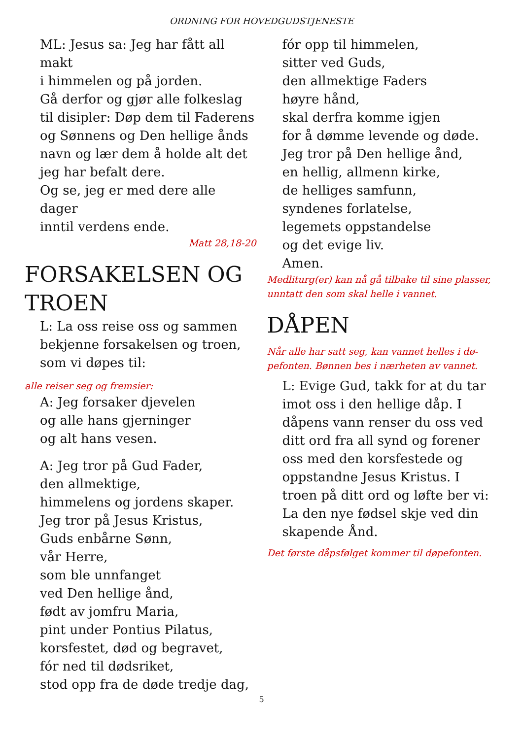ORDNING FOR HOVEDGUDSTJENESTE
ML: Jesus sa: Jeg har fått all makt
i himmelen og på jorden.
Gå derfor og gjør alle folkeslag
til disipler: Døp dem til Faderens
og Sønnens og Den hellige ånds
navn og lær dem å holde alt det
jeg har befalt dere.
Og se, jeg er med dere alle dager
inntil verdens ende.
Matt 28,18-20
FORSAKELSEN OG TROEN
L: La oss reise oss og sammen
bekjenne forsakelsen og troen,
som vi døpes til:
alle reiser seg og fremsier:
A: Jeg forsaker djevelen
og alle hans gjerninger
og alt hans vesen.
A: Jeg tror på Gud Fader,
den allmektige,
himmelens og jordens skaper.
Jeg tror på Jesus Kristus,
Guds enbårne Sønn,
vår Herre,
som ble unnfanget
ved Den hellige ånd,
født av jomfru Maria,
pint under Pontius Pilatus,
korsfestet, død og begravet,
fór ned til dødsriket,
stod opp fra de døde tredje dag,
fór opp til himmelen,
sitter ved Guds,
den allmektige Faders
høyre hånd,
skal derfra komme igjen
for å dømme levende og døde.
Jeg tror på Den hellige ånd,
en hellig, allmenn kirke,
de helliges samfunn,
syndenes forlatelse,
legemets oppstandelse
og det evige liv.
Amen.
Medliturg(er) kan nå gå tilbake til sine plasser, unntatt den som skal helle i vannet.
DÅPEN
Når alle har satt seg, kan vannet helles i dø-pefonten. Bønnen bes i nærheten av vannet.
L: Evige Gud, takk for at du tar imot oss i den hellige dåp. I dåpens vann renser du oss ved ditt ord fra all synd og forener oss med den korsfestede og oppstandne Jesus Kristus. I troen på ditt ord og løfte ber vi: La den nye fødsel skje ved din skapende Ånd.
Det første dåpsfølget kommer til døpefonten.
5